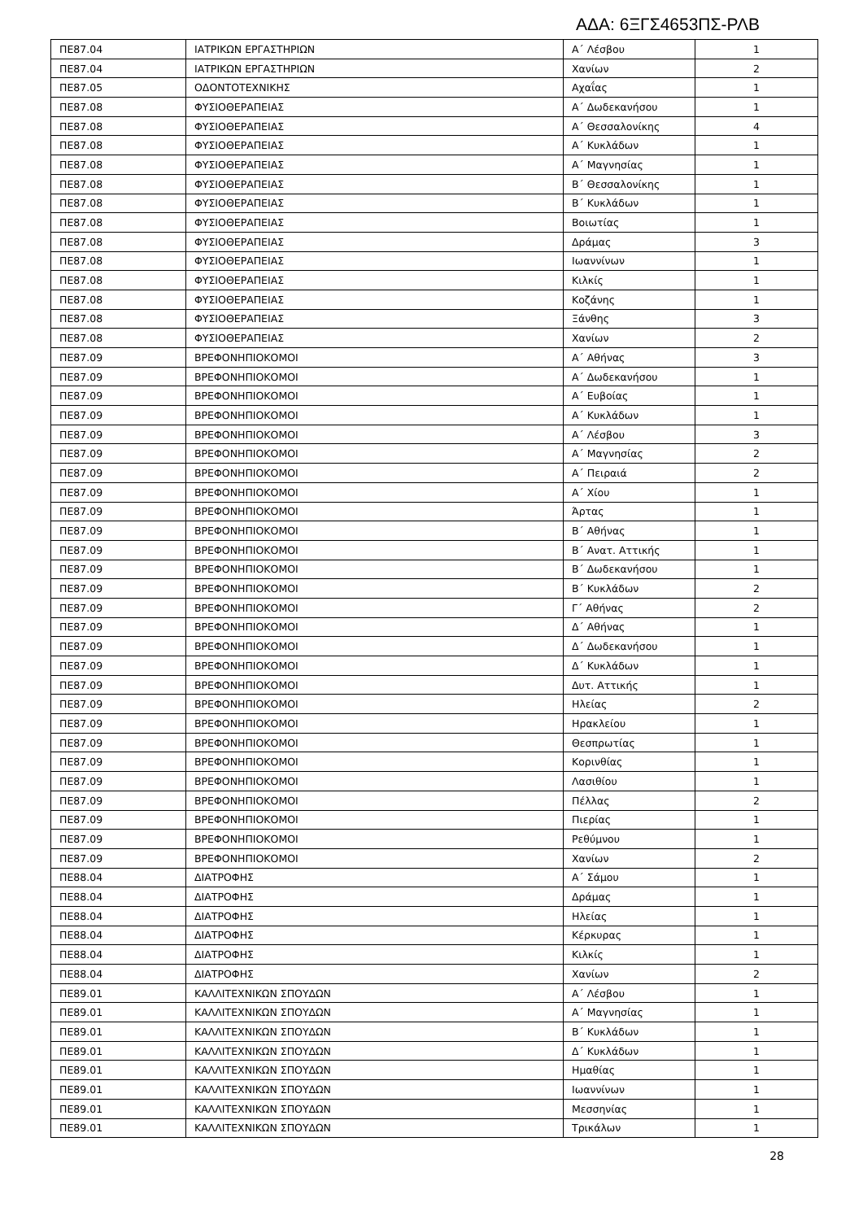ΑΔΑ: 6ΞΓΣ4653ΠΣ-ΡΛΒ
| ΠΕ87.04 | ΙΑΤΡΙΚΩΝ ΕΡΓΑΣΤΗΡΙΩΝ | Α΄ Λέσβου | 1 |
| ΠΕ87.04 | ΙΑΤΡΙΚΩΝ ΕΡΓΑΣΤΗΡΙΩΝ | Χανίων | 2 |
| ΠΕ87.05 | ΟΔΟΝΤΟΤΕΧΝΙΚΗΣ | Αχαΐας | 1 |
| ΠΕ87.08 | ΦΥΣΙΟΘΕΡΑΠΕΙΑΣ | Α΄ Δωδεκανήσου | 1 |
| ΠΕ87.08 | ΦΥΣΙΟΘΕΡΑΠΕΙΑΣ | Α΄ Θεσσαλονίκης | 4 |
| ΠΕ87.08 | ΦΥΣΙΟΘΕΡΑΠΕΙΑΣ | Α΄ Κυκλάδων | 1 |
| ΠΕ87.08 | ΦΥΣΙΟΘΕΡΑΠΕΙΑΣ | Α΄ Μαγνησίας | 1 |
| ΠΕ87.08 | ΦΥΣΙΟΘΕΡΑΠΕΙΑΣ | Β΄ Θεσσαλονίκης | 1 |
| ΠΕ87.08 | ΦΥΣΙΟΘΕΡΑΠΕΙΑΣ | Β΄ Κυκλάδων | 1 |
| ΠΕ87.08 | ΦΥΣΙΟΘΕΡΑΠΕΙΑΣ | Βοιωτίας | 1 |
| ΠΕ87.08 | ΦΥΣΙΟΘΕΡΑΠΕΙΑΣ | Δράμας | 3 |
| ΠΕ87.08 | ΦΥΣΙΟΘΕΡΑΠΕΙΑΣ | Ιωαννίνων | 1 |
| ΠΕ87.08 | ΦΥΣΙΟΘΕΡΑΠΕΙΑΣ | Κιλκίς | 1 |
| ΠΕ87.08 | ΦΥΣΙΟΘΕΡΑΠΕΙΑΣ | Κοζάνης | 1 |
| ΠΕ87.08 | ΦΥΣΙΟΘΕΡΑΠΕΙΑΣ | Ξάνθης | 3 |
| ΠΕ87.08 | ΦΥΣΙΟΘΕΡΑΠΕΙΑΣ | Χανίων | 2 |
| ΠΕ87.09 | ΒΡΕΦΟΝΗΠΙΟΚΟΜΟΙ | Α΄ Αθήνας | 3 |
| ΠΕ87.09 | ΒΡΕΦΟΝΗΠΙΟΚΟΜΟΙ | Α΄ Δωδεκανήσου | 1 |
| ΠΕ87.09 | ΒΡΕΦΟΝΗΠΙΟΚΟΜΟΙ | Α΄ Ευβοίας | 1 |
| ΠΕ87.09 | ΒΡΕΦΟΝΗΠΙΟΚΟΜΟΙ | Α΄ Κυκλάδων | 1 |
| ΠΕ87.09 | ΒΡΕΦΟΝΗΠΙΟΚΟΜΟΙ | Α΄ Λέσβου | 3 |
| ΠΕ87.09 | ΒΡΕΦΟΝΗΠΙΟΚΟΜΟΙ | Α΄ Μαγνησίας | 2 |
| ΠΕ87.09 | ΒΡΕΦΟΝΗΠΙΟΚΟΜΟΙ | Α΄ Πειραιά | 2 |
| ΠΕ87.09 | ΒΡΕΦΟΝΗΠΙΟΚΟΜΟΙ | Α΄ Χίου | 1 |
| ΠΕ87.09 | ΒΡΕΦΟΝΗΠΙΟΚΟΜΟΙ | Άρτας | 1 |
| ΠΕ87.09 | ΒΡΕΦΟΝΗΠΙΟΚΟΜΟΙ | Β΄ Αθήνας | 1 |
| ΠΕ87.09 | ΒΡΕΦΟΝΗΠΙΟΚΟΜΟΙ | Β΄ Ανατ. Αττικής | 1 |
| ΠΕ87.09 | ΒΡΕΦΟΝΗΠΙΟΚΟΜΟΙ | Β΄ Δωδεκανήσου | 1 |
| ΠΕ87.09 | ΒΡΕΦΟΝΗΠΙΟΚΟΜΟΙ | Β΄ Κυκλάδων | 2 |
| ΠΕ87.09 | ΒΡΕΦΟΝΗΠΙΟΚΟΜΟΙ | Γ΄ Αθήνας | 2 |
| ΠΕ87.09 | ΒΡΕΦΟΝΗΠΙΟΚΟΜΟΙ | Δ΄ Αθήνας | 1 |
| ΠΕ87.09 | ΒΡΕΦΟΝΗΠΙΟΚΟΜΟΙ | Δ΄ Δωδεκανήσου | 1 |
| ΠΕ87.09 | ΒΡΕΦΟΝΗΠΙΟΚΟΜΟΙ | Δ΄ Κυκλάδων | 1 |
| ΠΕ87.09 | ΒΡΕΦΟΝΗΠΙΟΚΟΜΟΙ | Δυτ. Αττικής | 1 |
| ΠΕ87.09 | ΒΡΕΦΟΝΗΠΙΟΚΟΜΟΙ | Ηλείας | 2 |
| ΠΕ87.09 | ΒΡΕΦΟΝΗΠΙΟΚΟΜΟΙ | Ηρακλείου | 1 |
| ΠΕ87.09 | ΒΡΕΦΟΝΗΠΙΟΚΟΜΟΙ | Θεσπρωτίας | 1 |
| ΠΕ87.09 | ΒΡΕΦΟΝΗΠΙΟΚΟΜΟΙ | Κορινθίας | 1 |
| ΠΕ87.09 | ΒΡΕΦΟΝΗΠΙΟΚΟΜΟΙ | Λασιθίου | 1 |
| ΠΕ87.09 | ΒΡΕΦΟΝΗΠΙΟΚΟΜΟΙ | Πέλλας | 2 |
| ΠΕ87.09 | ΒΡΕΦΟΝΗΠΙΟΚΟΜΟΙ | Πιερίας | 1 |
| ΠΕ87.09 | ΒΡΕΦΟΝΗΠΙΟΚΟΜΟΙ | Ρεθύμνου | 1 |
| ΠΕ87.09 | ΒΡΕΦΟΝΗΠΙΟΚΟΜΟΙ | Χανίων | 2 |
| ΠΕ88.04 | ΔΙΑΤΡΟΦΗΣ | Α΄ Σάμου | 1 |
| ΠΕ88.04 | ΔΙΑΤΡΟΦΗΣ | Δράμας | 1 |
| ΠΕ88.04 | ΔΙΑΤΡΟΦΗΣ | Ηλείας | 1 |
| ΠΕ88.04 | ΔΙΑΤΡΟΦΗΣ | Κέρκυρας | 1 |
| ΠΕ88.04 | ΔΙΑΤΡΟΦΗΣ | Κιλκίς | 1 |
| ΠΕ88.04 | ΔΙΑΤΡΟΦΗΣ | Χανίων | 2 |
| ΠΕ89.01 | ΚΑΛΛΙΤΕΧΝΙΚΩΝ ΣΠΟΥΔΩΝ | Α΄ Λέσβου | 1 |
| ΠΕ89.01 | ΚΑΛΛΙΤΕΧΝΙΚΩΝ ΣΠΟΥΔΩΝ | Α΄ Μαγνησίας | 1 |
| ΠΕ89.01 | ΚΑΛΛΙΤΕΧΝΙΚΩΝ ΣΠΟΥΔΩΝ | Β΄ Κυκλάδων | 1 |
| ΠΕ89.01 | ΚΑΛΛΙΤΕΧΝΙΚΩΝ ΣΠΟΥΔΩΝ | Δ΄ Κυκλάδων | 1 |
| ΠΕ89.01 | ΚΑΛΛΙΤΕΧΝΙΚΩΝ ΣΠΟΥΔΩΝ | Ημαθίας | 1 |
| ΠΕ89.01 | ΚΑΛΛΙΤΕΧΝΙΚΩΝ ΣΠΟΥΔΩΝ | Ιωαννίνων | 1 |
| ΠΕ89.01 | ΚΑΛΛΙΤΕΧΝΙΚΩΝ ΣΠΟΥΔΩΝ | Μεσσηνίας | 1 |
| ΠΕ89.01 | ΚΑΛΛΙΤΕΧΝΙΚΩΝ ΣΠΟΥΔΩΝ | Τρικάλων | 1 |
28